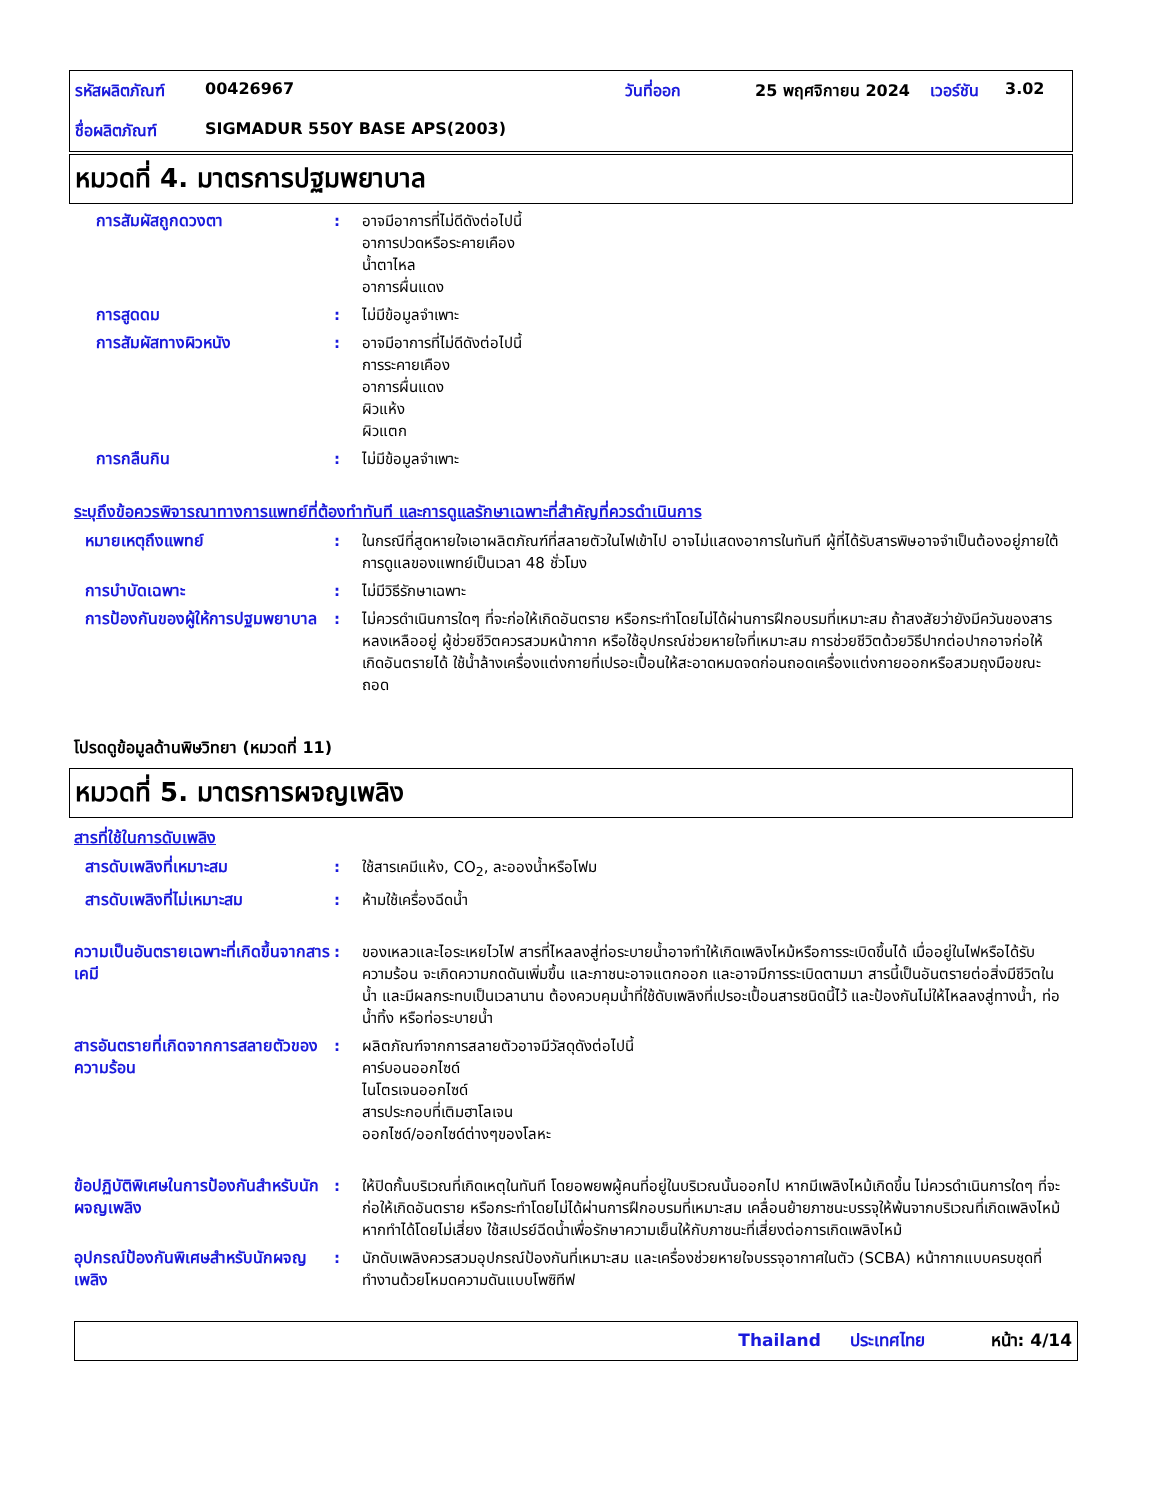| รหัสผลิตภัณฑ์ | 00426967 | วันที่ออก | 25 พฤศจิกายน 2024 | เวอร์ชัน | 3.02 |
| ชื่อผลิตภัณฑ์ | SIGMADUR 550Y BASE APS(2003) | | | | |
หมวดที่ 4. มาตรการปฐมพยาบาล
การสัมผัสถูกดวงตา : อาจมีอาการที่ไม่ดีดังต่อไปนี้
อาการปวดหรือระคายเคือง
น้ำตาไหล
อาการผื่นแดง
การสูดดม : ไม่มีข้อมูลจำเพาะ
การสัมผัสทางผิวหนัง : อาจมีอาการที่ไม่ดีดังต่อไปนี้
การระคายเคือง
อาการผื่นแดง
ผิวแห้ง
ผิวแตก
การกลืนกิน : ไม่มีข้อมูลจำเพาะ
ระบุถึงข้อควรพิจารณาทางการแพทย์ที่ต้องทำทันที และการดูแลรักษาเฉพาะที่สำคัญที่ควรดำเนินการ
หมายเหตุถึงแพทย์ : ในกรณีที่สูดหายใจเอาผลิตภัณฑ์ที่สลายตัวในไฟเข้าไป อาจไม่แสดงอาการในทันที ผู้ที่ได้รับสารพิษอาจจำเป็นต้องอยู่ภายใต้การดูแลของแพทย์เป็นเวลา 48 ชั่วโมง
การบำบัดเฉพาะ : ไม่มีวิธีรักษาเฉพาะ
การป้องกันของผู้ให้การปฐมพยาบาล
: ไม่ควรดำเนินการใดๆ ที่จะก่อให้เกิดอันตราย หรือกระทำโดยไม่ได้ผ่านการฝึกอบรมที่เหมาะสม ถ้าสงสัยว่ายังมีควันของสารหลงเหลืออยู่ ผู้ช่วยชีวิตควรสวมหน้ากาก หรือใช้อุปกรณ์ช่วยหายใจที่เหมาะสม การช่วยชีวิตด้วยวิธีปากต่อปากอาจก่อให้เกิดอันตรายได้ ใช้น้ำล้างเครื่องแต่งกายที่เปรอะเปื้อนให้สะอาดหมดจดก่อนถอดเครื่องแต่งกายออกหรือสวมถุงมือขณะถอด
โปรดดูข้อมูลด้านพิษวิทยา (หมวดที่ 11)
หมวดที่ 5. มาตรการผจญเพลิง
สารที่ใช้ในการดับเพลิง
สารดับเพลิงที่เหมาะสม : ใช้สารเคมีแห้ง, CO<sub>2</sub>, ละอองน้ำหรือโฟม
สารดับเพลิงที่ไม่เหมาะสม : ห้ามใช้เครื่องฉีดน้ำ
ความเป็นอันตรายเฉพาะที่เกิดขึ้นจากสารเคมี
: ของเหลวและไอระเหยไวไฟ สารที่ไหลลงสู่ท่อระบายน้ำอาจทำให้เกิดเพลิงไหม้หรือการระเบิดขึ้นได้ เมื่ออยู่ในไฟหรือได้รับความร้อน จะเกิดความกดดันเพิ่มขึ้น และภาชนะอาจแตกออก และอาจมีการระเบิดตามมา สารนี้เป็นอันตรายต่อสิ่งมีชีวิตในน้ำ และมีผลกระทบเป็นเวลานาน ต้องควบคุมน้ำที่ใช้ดับเพลิงที่เปรอะเปื้อนสารชนิดนี้ไว้ และป้องกันไม่ให้ไหลลงสู่ทางน้ำ, ท่อน้ำทิ้ง หรือท่อระบายน้ำ
สารอันตรายที่เกิดจากการสลายตัวของความร้อน
: ผลิตภัณฑ์จากการสลายตัวอาจมีวัสดุดังต่อไปนี้
คาร์บอนออกไซด์
ไนโตรเจนออกไซด์
สารประกอบที่เติมฮาโลเจน
ออกไซด์/ออกไซด์ต่างๆของโลหะ
ข้อปฏิบัติพิเศษในการป้องกันสำหรับนักผจญเพลิง
: ให้ปิดกั้นบริเวณที่เกิดเหตุในทันที โดยอพยพผู้คนที่อยู่ในบริเวณนั้นออกไป หากมีเพลิงไหม้เกิดขึ้น ไม่ควรดำเนินการใดๆ ที่จะก่อให้เกิดอันตราย หรือกระทำโดยไม่ได้ผ่านการฝึกอบรมที่เหมาะสม เคลื่อนย้ายภาชนะบรรจุให้พ้นจากบริเวณที่เกิดเพลิงไหม้หากทำได้โดยไม่เสี่ยง ใช้สเปรย์ฉีดน้ำเพื่อรักษาความเย็นให้กับภาชนะที่เสี่ยงต่อการเกิดเพลิงไหม้
อุปกรณ์ป้องกันพิเศษสำหรับนักผจญเพลิง
: นักดับเพลิงควรสวมอุปกรณ์ป้องกันที่เหมาะสม และเครื่องช่วยหายใจบรรจุอากาศในตัว (SCBA) หน้ากากแบบครบชุดที่ทำงานด้วยโหมดความดันแบบโพซิทีฟ
Thailand ประเทศไทย หน้า: 4/14